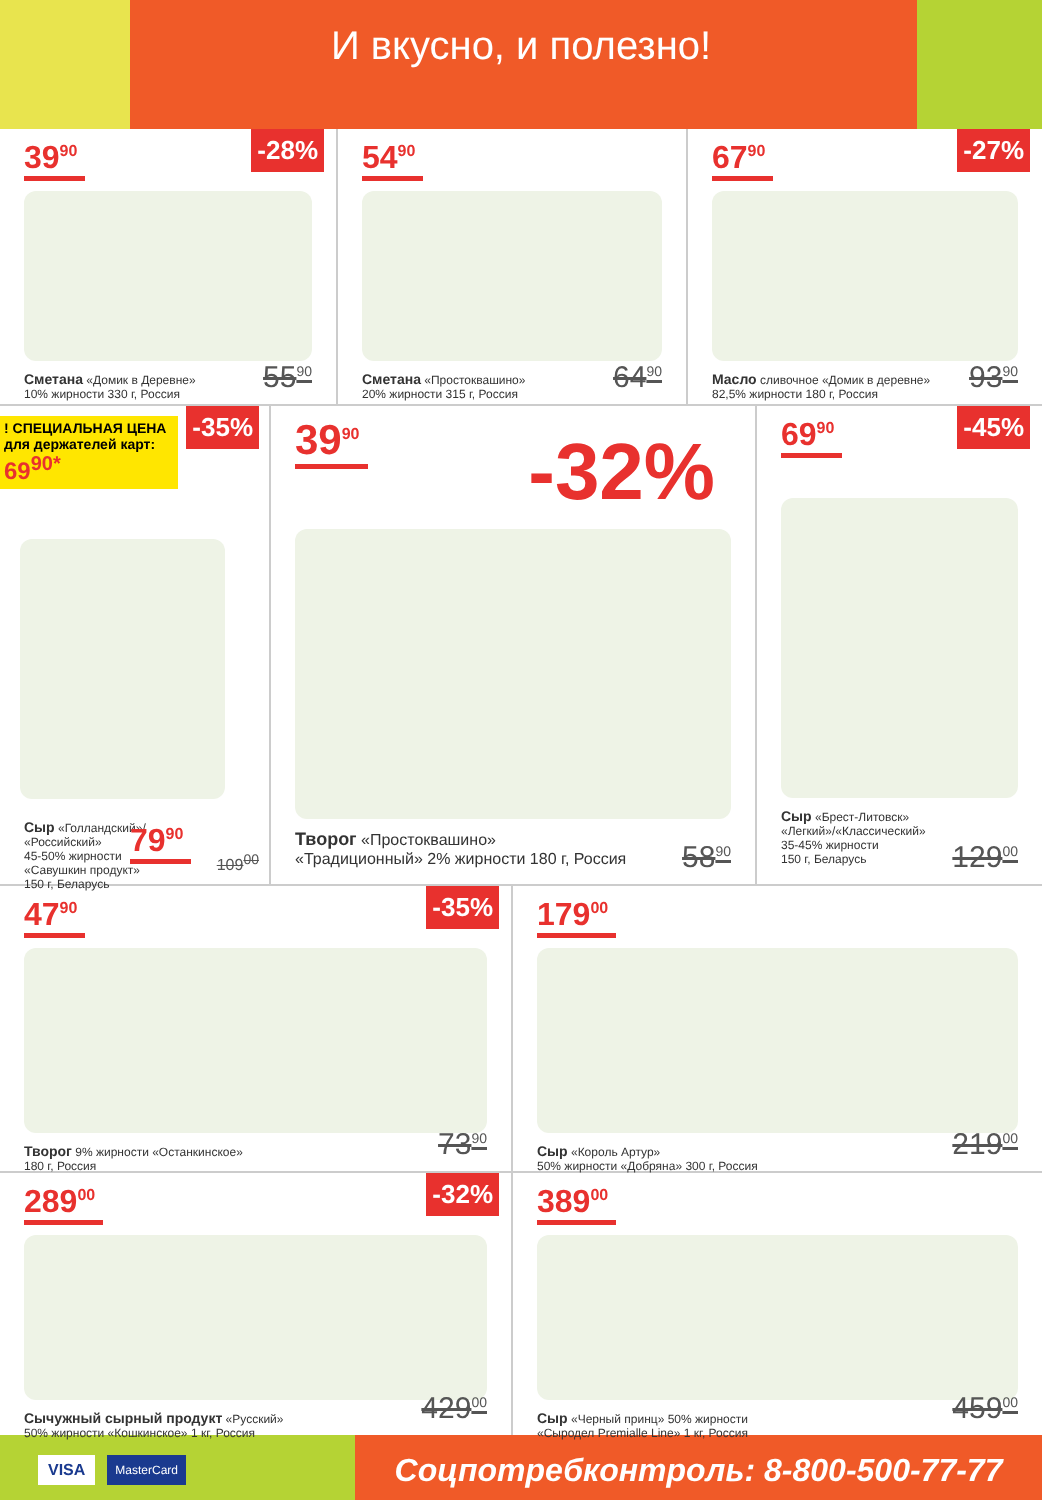И вкусно, и полезно!
39<sup>90</sup>
-28%
Сметана «Домик в Деревне»
10% жирности 330 г, Россия
55<sup>90</sup>
54<sup>90</sup>
Сметана «Простоквашино»
20% жирности 315 г, Россия
64<sup>90</sup>
67<sup>90</sup>
-27%
Масло сливочное «Домик в деревне»
82,5% жирности 180 г, Россия
93<sup>90</sup>
! СПЕЦИАЛЬНАЯ ЦЕНА для держателей карт: 69<sup>90*</sup>
-35%
Сыр «Голландский»/
«Российский»
45-50% жирности
«Савушкин продукт»
150 г, Беларусь
79<sup>90</sup>
109<sup>00</sup>
39<sup>90</sup>
-32%
Творог «Простоквашино»
«Традиционный» 2% жирности 180 г, Россия
58<sup>90</sup>
69<sup>90</sup>
-45%
Сыр «Брест-Литовск»
«Легкий»/«Классический»
35-45% жирности
150 г, Беларусь
129<sup>00</sup>
47<sup>90</sup>
-35%
Творог 9% жирности «Останкинское»
180 г, Россия
73<sup>90</sup>
179<sup>00</sup>
Сыр «Король Артур»
50% жирности «Добряна» 300 г, Россия
219<sup>00</sup>
289<sup>00</sup>
-32%
Сычужный сырный продукт «Русский»
50% жирности «Кошкинское» 1 кг, Россия
429<sup>00</sup>
389<sup>00</sup>
Сыр «Черный принц» 50% жирности
«Сыродел Premialle Line» 1 кг, Россия
459<sup>00</sup>
VISA MasterCard
Соцпотребконтроль: 8-800-500-77-77